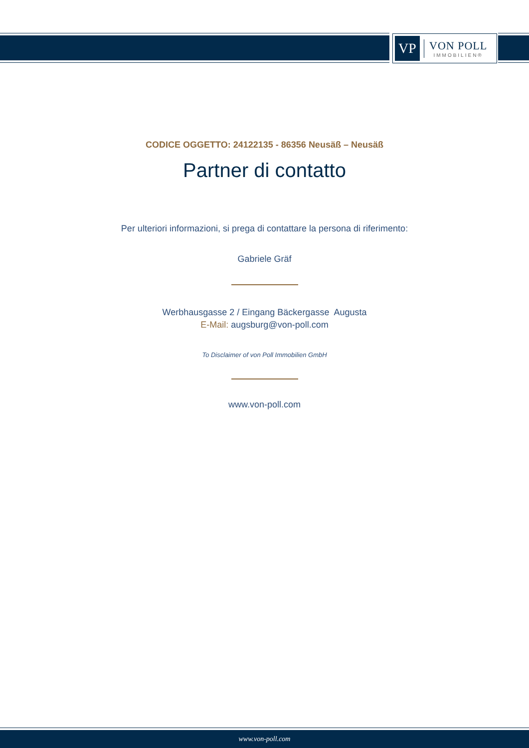VP
VON POLL
IMMOBILIEN®
CODICE OGGETTO: 24122135 - 86356 Neusäß – Neusäß
Partner di contatto
Per ulteriori informazioni, si prega di contattare la persona di riferimento:
Gabriele Gräf
Werbhausgasse 2 / Eingang Bäckergasse Augusta
E-Mail: augsburg@von-poll.com
To Disclaimer of von Poll Immobilien GmbH
www.von-poll.com
www.von-poll.com